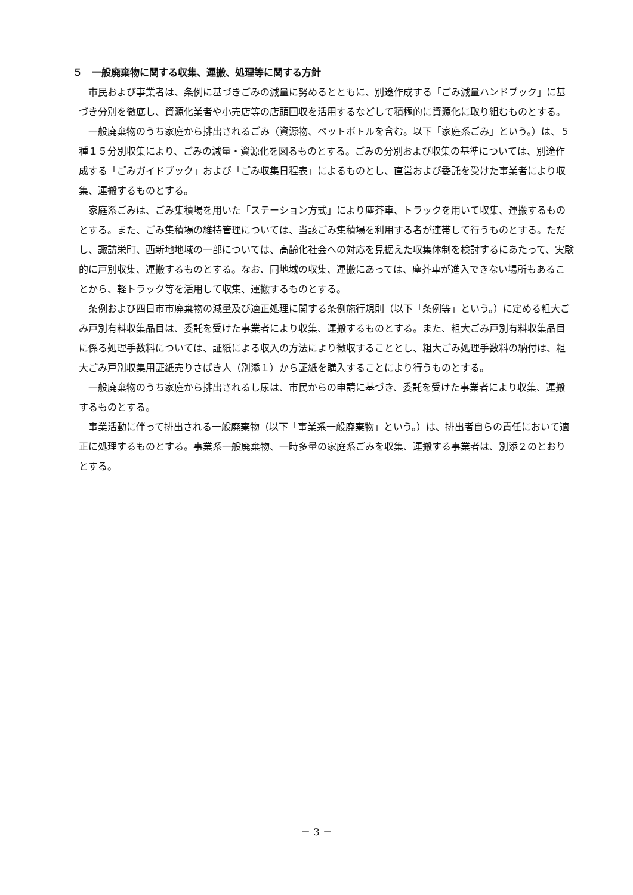５　一般廃棄物に関する収集、運搬、処理等に関する方針
市民および事業者は、条例に基づきごみの減量に努めるとともに、別途作成する「ごみ減量ハンドブック」に基づき分別を徹底し、資源化業者や小売店等の店頭回収を活用するなどして積極的に資源化に取り組むものとする。
一般廃棄物のうち家庭から排出されるごみ（資源物、ペットボトルを含む。以下「家庭系ごみ」という。）は、５種１５分別収集により、ごみの減量・資源化を図るものとする。ごみの分別および収集の基準については、別途作成する「ごみガイドブック」および「ごみ収集日程表」によるものとし、直営および委託を受けた事業者により収集、運搬するものとする。
家庭系ごみは、ごみ集積場を用いた「ステーション方式」により塵芥車、トラックを用いて収集、運搬するものとする。また、ごみ集積場の維持管理については、当該ごみ集積場を利用する者が連帯して行うものとする。ただし、諏訪栄町、西新地地域の一部については、高齢化社会への対応を見据えた収集体制を検討するにあたって、実験的に戸別収集、運搬するものとする。なお、同地域の収集、運搬にあっては、塵芥車が進入できない場所もあることから、軽トラック等を活用して収集、運搬するものとする。
条例および四日市市廃棄物の減量及び適正処理に関する条例施行規則（以下「条例等」という。）に定める粗大ごみ戸別有料収集品目は、委託を受けた事業者により収集、運搬するものとする。また、粗大ごみ戸別有料収集品目に係る処理手数料については、証紙による収入の方法により徴収することとし、粗大ごみ処理手数料の納付は、粗大ごみ戸別収集用証紙売りさばき人（別添１）から証紙を購入することにより行うものとする。
一般廃棄物のうち家庭から排出されるし尿は、市民からの申請に基づき、委託を受けた事業者により収集、運搬するものとする。
事業活動に伴って排出される一般廃棄物（以下「事業系一般廃棄物」という。）は、排出者自らの責任において適正に処理するものとする。事業系一般廃棄物、一時多量の家庭系ごみを収集、運搬する事業者は、別添２のとおりとする。
－ 3 －